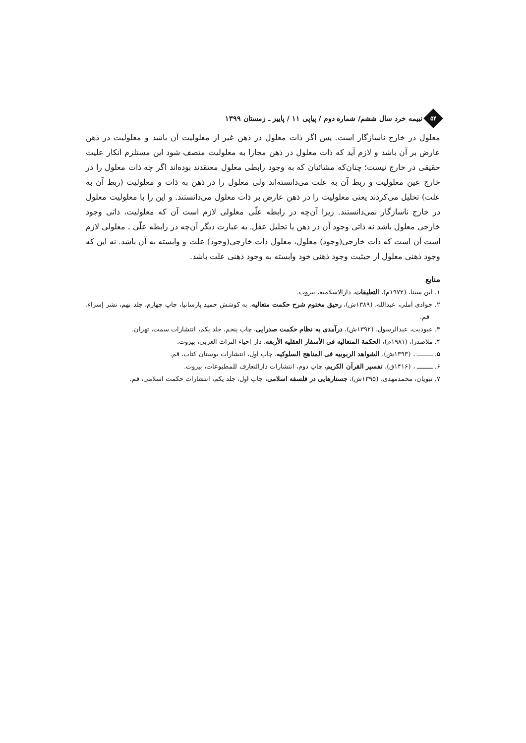۵۴
نبیمه خرد سال ششم/ شماره دوم / پیاپی ۱۱ / پاییز ـ زمستان ۱۳۹۹
معلول در خارج ناسازگار است. پس اگر ذات معلول در ذهن غیر از معلولیت آن باشد و معلولیت در ذهن عارض بر آن باشد و لازم آید که ذات معلول در ذهن مجازا به معلولیت متصف شود این مستلزم انکار علیت حقیقی در خارج نیست؛ چنان‌که مشائیان که به وجود رابطی معلول معتقدند بوده‌اند اگر چه ذات معلول را در خارج عین معلولیت و ربط آن به علت می‌دانسته‌اند ولی معلول را در ذهن به ذات و معلولیت (ربط آن به علت) تحلیل می‌کردند یعنی معلولیت را در ذهن عارض بر ذات معلول می‌دانستند. و این را با معلولیت معلول در خارج ناسازگار نمی‌دانستند. زیرا آن‌چه در رابطه علّی معلولی لازم است آن که معلولیت، ذاتی وجود خارجی معلول باشد نه ذاتی وجود آن در ذهن یا تحلیل عقل. به عبارت دیگر آن‌چه در رابطه علّی ـ معلولی لازم است آن است که ذات خارجی(وجود) معلول، معلول ذات خارجی(وجود) علت و وابسته به آن باشد. نه این که وجود ذهنی معلول از حیثیت وجود ذهنی خود وابسته به وجود ذهنی علت باشد.
منابع
۱. ابن سینا، (۱۹۷۲م)، التعلیقات، دارالاسلامیه، بیروت.
۲. جوادی آملی، عبدالله، (۱۳۸۹ش)، رحیق مختوم شرح حکمت متعالیه، به کوشش حمید پارسانیا، چاپ چهارم، جلد نهم، نشر إسراء، قم.
۳. عبودیت، عبدالرسول، (۱۳۹۲ش)، درآمدی به نظام حکمت صدرایی، چاپ پنجم، جلد یکم، انتشارات سمت، تهران.
۴. ملاصدرا، (۱۹۸۱م)، الحکمة المتعالیه فی الأسفار العقلیه الأربعه، دار احیاء التراث العربی، بیروت.
۵. ــــــــ ، (۱۳۹۳ش)، الشواهد الربوبیه فی المناهج السلوکیه، چاپ اول، انتشارات بوستان کتاب، قم.
۶. ــــــــ ، (۱۴۱۶ق)، تفسیر القرآن الکریم، چاپ دوم، انتشارات دارالتعارف للمطبوعات، بیروت.
۷. نبویان، محمدمهدی، (۱۳۹۵ش)، جستارهایی در فلسفه اسلامی، چاپ اول، جلد یکم، انتشارات حکمت اسلامی، قم.